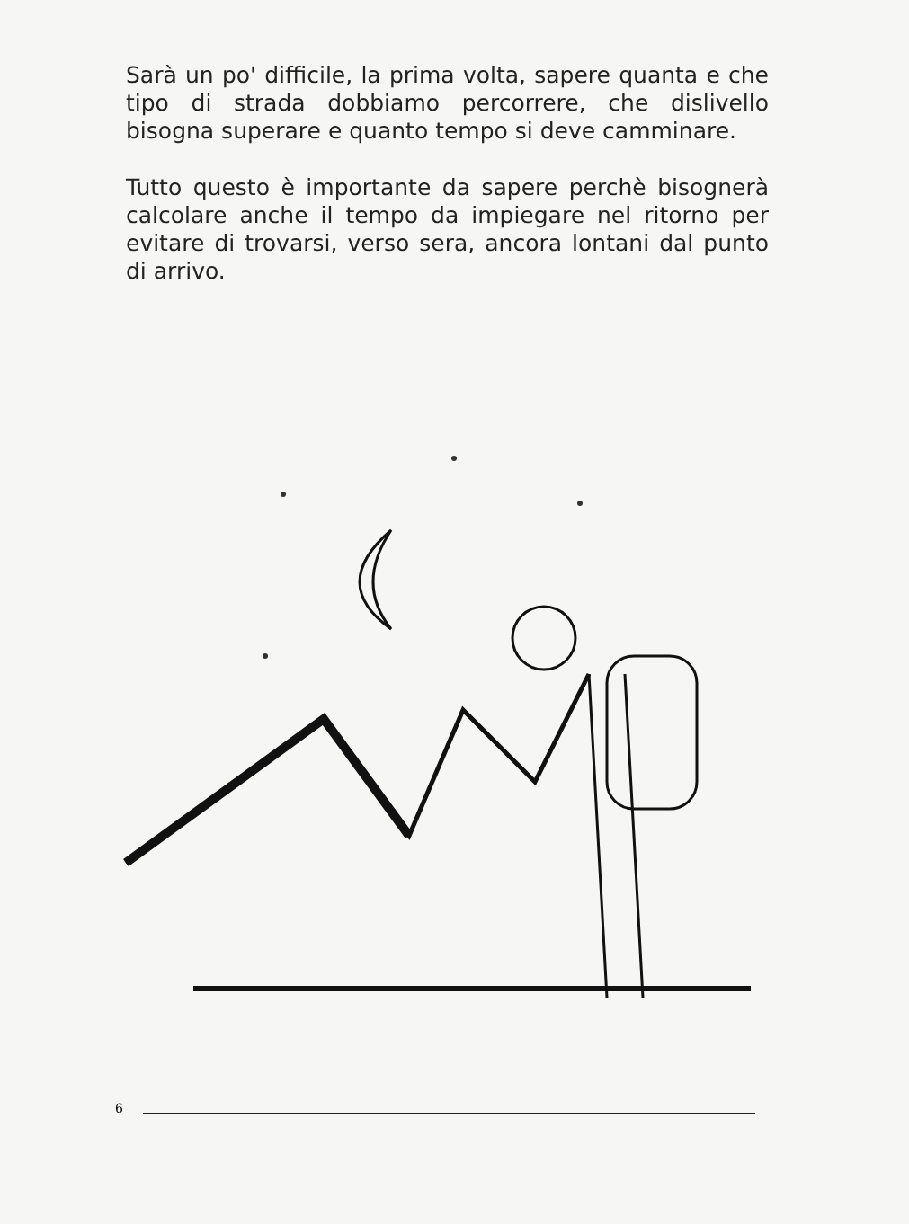Sarà un po' difficile, la prima volta, sapere quanta e che tipo di strada dobbiamo percorrere, che dislivello bisogna superare e quanto tempo si deve camminare.
Tutto questo è importante da sapere perchè bisognerà calcolare anche il tempo da impiegare nel ritorno per evitare di trovarsi, verso sera, ancora lontani dal punto di arrivo.
6